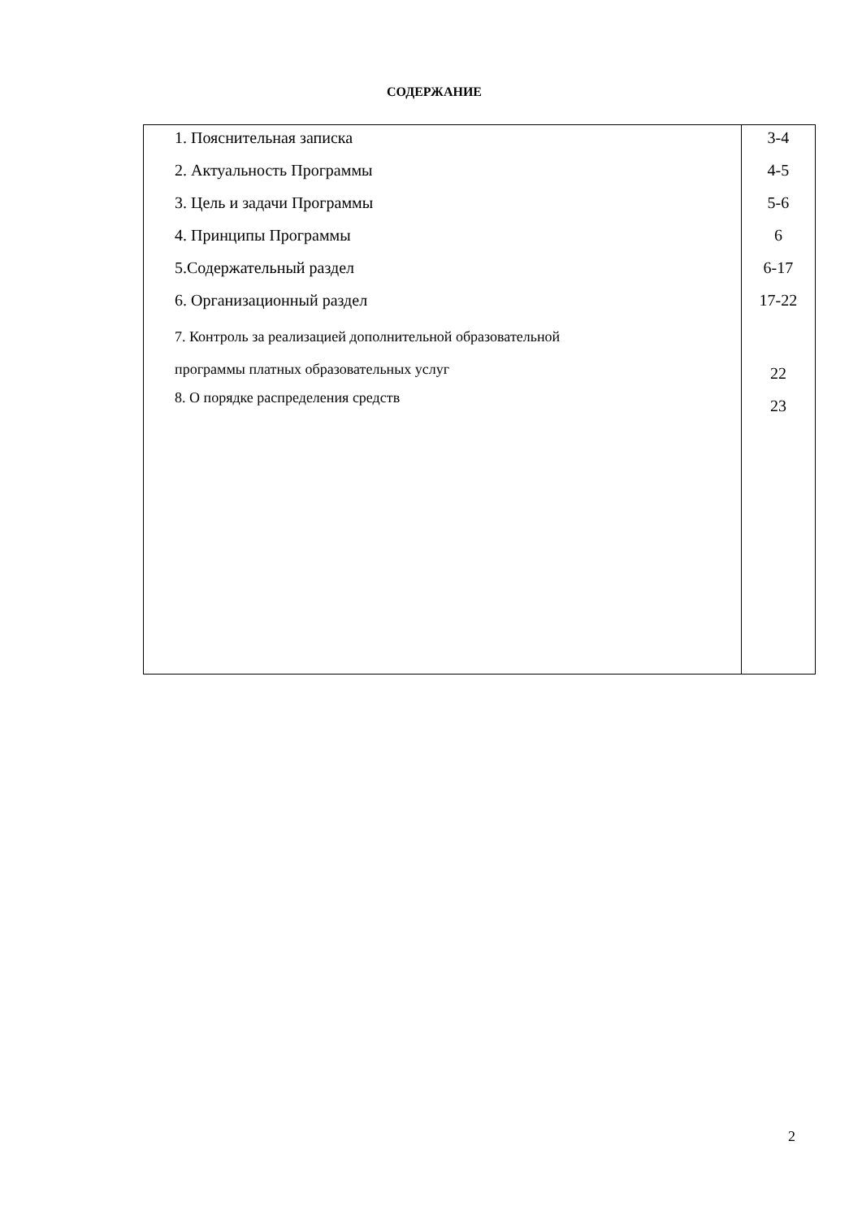СОДЕРЖАНИЕ
| 1. Пояснительная записка 2. Актуальность Программы 3. Цель и задачи Программы 4. Принципы Программы 5.Содержательный раздел 6. Организационный раздел 7. Контроль за реализацией дополнительной образовательной программы платных образовательных услуг 8. О порядке распределения средств | 3-4 4-5 5-6 6 6-17 17-22 22 23 |
2